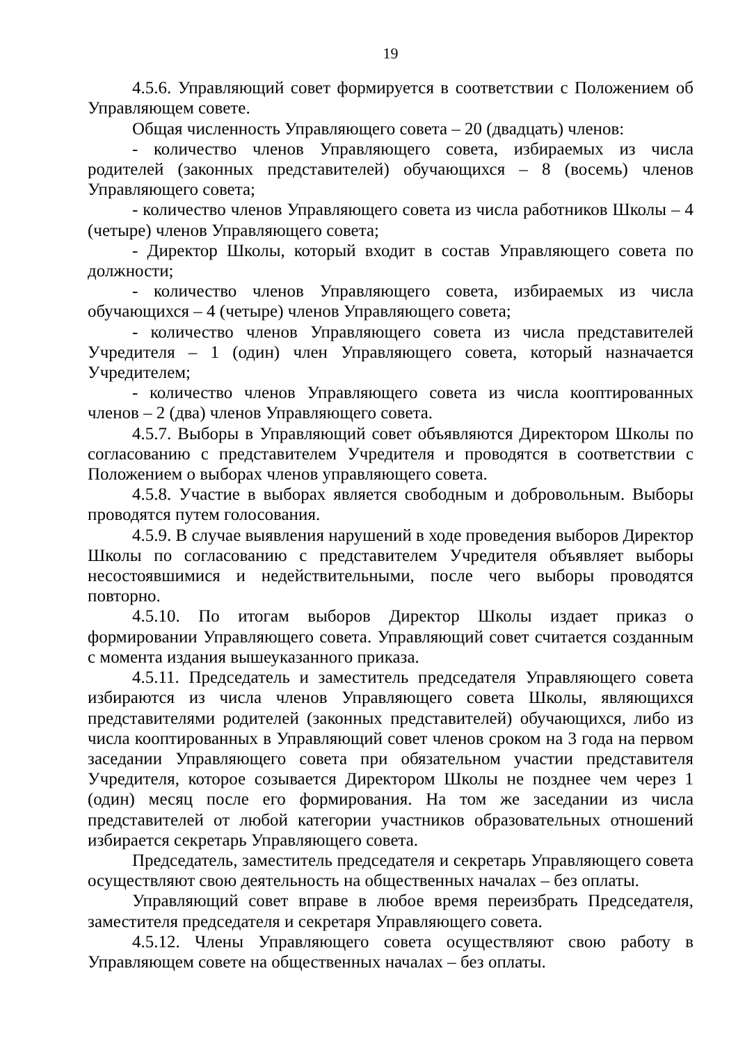19
4.5.6. Управляющий совет формируется в соответствии с Положением об Управляющем совете.
Общая численность Управляющего совета – 20 (двадцать) членов:
- количество членов Управляющего совета, избираемых из числа родителей (законных представителей) обучающихся – 8 (восемь) членов Управляющего совета;
- количество членов Управляющего совета из числа работников Школы – 4 (четыре) членов Управляющего совета;
- Директор Школы, который входит в состав Управляющего совета по должности;
- количество членов Управляющего совета, избираемых из числа обучающихся – 4 (четыре) членов Управляющего совета;
- количество членов Управляющего совета из числа представителей Учредителя – 1 (один) член Управляющего совета, который назначается Учредителем;
- количество членов Управляющего совета из числа кооптированных членов – 2 (два) членов Управляющего совета.
4.5.7. Выборы в Управляющий совет объявляются Директором Школы по согласованию с представителем Учредителя и проводятся в соответствии с Положением о выборах членов управляющего совета.
4.5.8. Участие в выборах является свободным и добровольным. Выборы проводятся путем голосования.
4.5.9. В случае выявления нарушений в ходе проведения выборов Директор Школы по согласованию с представителем Учредителя объявляет выборы несостоявшимися и недействительными, после чего выборы проводятся повторно.
4.5.10. По итогам выборов Директор Школы издает приказ о формировании Управляющего совета. Управляющий совет считается созданным с момента издания вышеуказанного приказа.
4.5.11. Председатель и заместитель председателя Управляющего совета избираются из числа членов Управляющего совета Школы, являющихся представителями родителей (законных представителей) обучающихся, либо из числа кооптированных в Управляющий совет членов сроком на 3 года на первом заседании Управляющего совета при обязательном участии представителя Учредителя, которое созывается Директором Школы не позднее чем через 1 (один) месяц после его формирования. На том же заседании из числа представителей от любой категории участников образовательных отношений избирается секретарь Управляющего совета.
Председатель, заместитель председателя и секретарь Управляющего совета осуществляют свою деятельность на общественных началах – без оплаты.
Управляющий совет вправе в любое время переизбрать Председателя, заместителя председателя и секретаря Управляющего совета.
4.5.12. Члены Управляющего совета осуществляют свою работу в Управляющем совете на общественных началах – без оплаты.